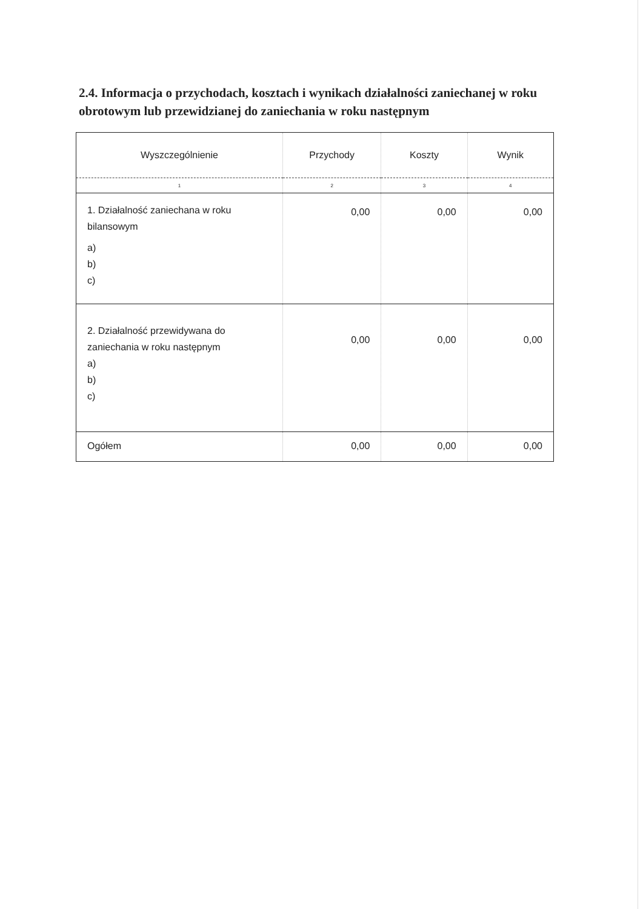2.4. Informacja o przychodach, kosztach i wynikach działalności zaniechanej w roku obrotowym lub przewidzianej do zaniechania w roku następnym
| Wyszczególnienie | Przychody | Koszty | Wynik |
| --- | --- | --- | --- |
| 1 | 2 | 3 | 4 |
| 1. Działalność zaniechana w roku bilansowym a) b) c) | 0,00 | 0,00 | 0,00 |
| 2. Działalność przewidywana do zaniechania w roku następnym a) b) c) | 0,00 | 0,00 | 0,00 |
| Ogółem | 0,00 | 0,00 | 0,00 |